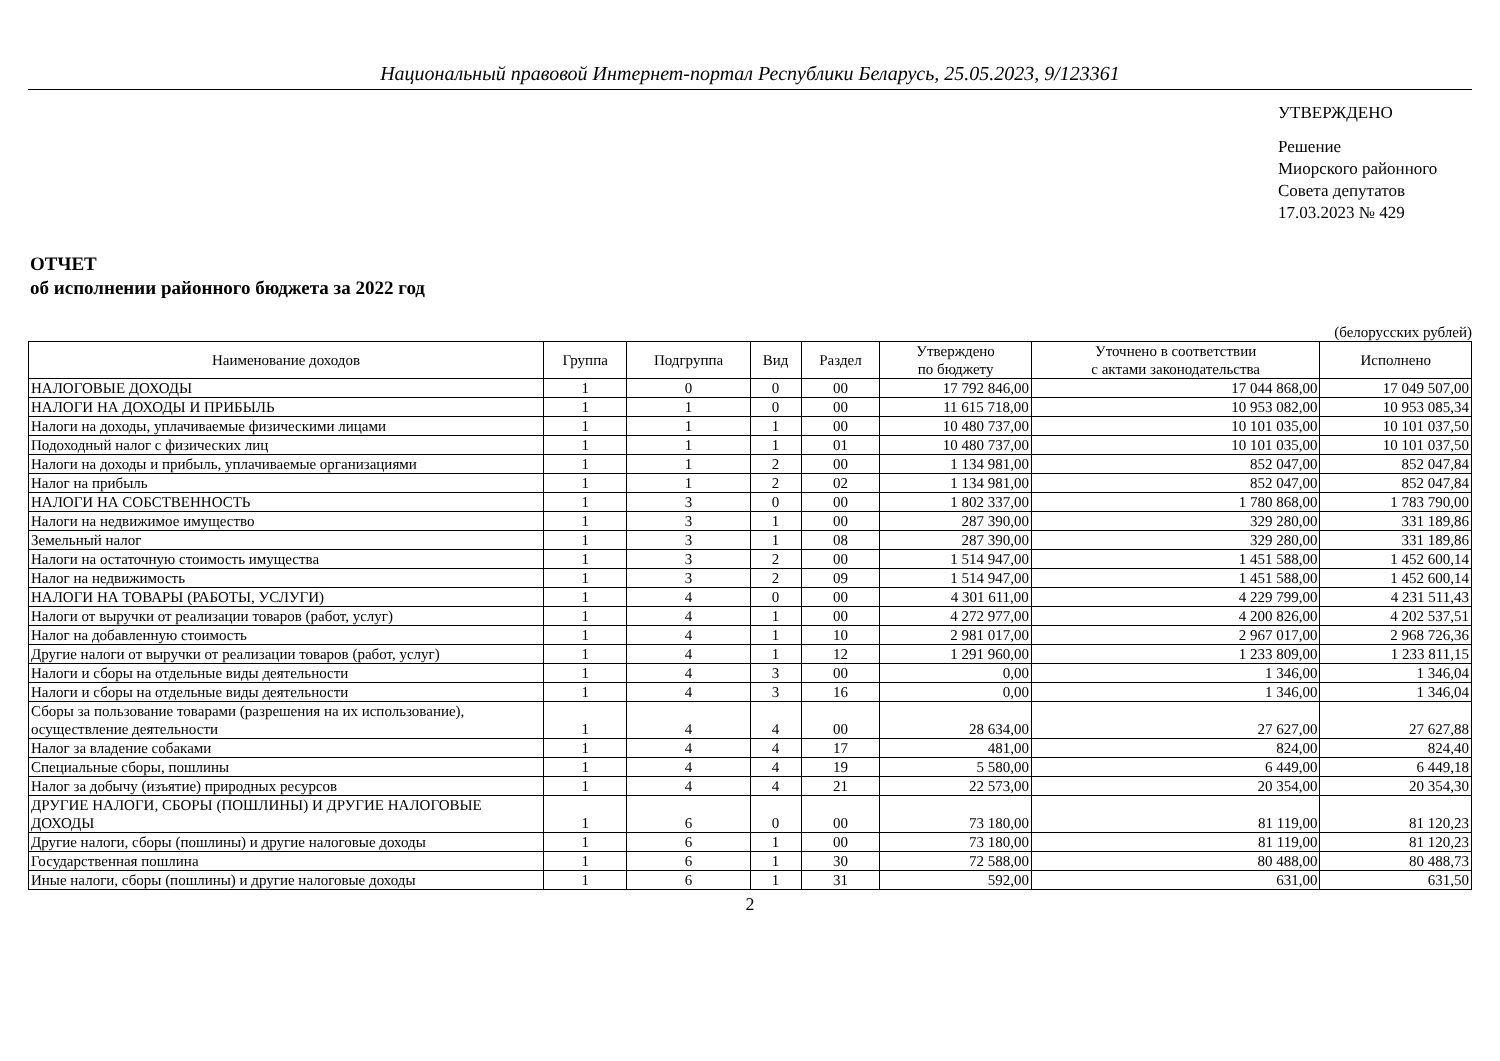Национальный правовой Интернет-портал Республики Беларусь, 25.05.2023, 9/123361
УТВЕРЖДЕНО
Решение
Миорского районного
Совета депутатов
17.03.2023 № 429
ОТЧЕТ
об исполнении районного бюджета за 2022 год
(белорусских рублей)
| Наименование доходов | Группа | Подгруппа | Вид | Раздел | Утверждено по бюджету | Уточнено в соответствии с актами законодательства | Исполнено |
| --- | --- | --- | --- | --- | --- | --- | --- |
| НАЛОГОВЫЕ ДОХОДЫ | 1 | 0 | 0 | 00 | 17 792 846,00 | 17 044 868,00 | 17 049 507,00 |
| НАЛОГИ НА ДОХОДЫ И ПРИБЫЛЬ | 1 | 1 | 0 | 00 | 11 615 718,00 | 10 953 082,00 | 10 953 085,34 |
| Налоги на доходы, уплачиваемые физическими лицами | 1 | 1 | 1 | 00 | 10 480 737,00 | 10 101 035,00 | 10 101 037,50 |
| Подоходный налог с физических лиц | 1 | 1 | 1 | 01 | 10 480 737,00 | 10 101 035,00 | 10 101 037,50 |
| Налоги на доходы и прибыль, уплачиваемые организациями | 1 | 1 | 2 | 00 | 1 134 981,00 | 852 047,00 | 852 047,84 |
| Налог на прибыль | 1 | 1 | 2 | 02 | 1 134 981,00 | 852 047,00 | 852 047,84 |
| НАЛОГИ НА СОБСТВЕННОСТЬ | 1 | 3 | 0 | 00 | 1 802 337,00 | 1 780 868,00 | 1 783 790,00 |
| Налоги на недвижимое имущество | 1 | 3 | 1 | 00 | 287 390,00 | 329 280,00 | 331 189,86 |
| Земельный налог | 1 | 3 | 1 | 08 | 287 390,00 | 329 280,00 | 331 189,86 |
| Налоги на остаточную стоимость имущества | 1 | 3 | 2 | 00 | 1 514 947,00 | 1 451 588,00 | 1 452 600,14 |
| Налог на недвижимость | 1 | 3 | 2 | 09 | 1 514 947,00 | 1 451 588,00 | 1 452 600,14 |
| НАЛОГИ НА ТОВАРЫ (РАБОТЫ, УСЛУГИ) | 1 | 4 | 0 | 00 | 4 301 611,00 | 4 229 799,00 | 4 231 511,43 |
| Налоги от выручки от реализации товаров (работ, услуг) | 1 | 4 | 1 | 00 | 4 272 977,00 | 4 200 826,00 | 4 202 537,51 |
| Налог на добавленную стоимость | 1 | 4 | 1 | 10 | 2 981 017,00 | 2 967 017,00 | 2 968 726,36 |
| Другие налоги от выручки от реализации товаров (работ, услуг) | 1 | 4 | 1 | 12 | 1 291 960,00 | 1 233 809,00 | 1 233 811,15 |
| Налоги и сборы на отдельные виды деятельности | 1 | 4 | 3 | 00 | 0,00 | 1 346,00 | 1 346,04 |
| Налоги и сборы на отдельные виды деятельности | 1 | 4 | 3 | 16 | 0,00 | 1 346,00 | 1 346,04 |
| Сборы за пользование товарами (разрешения на их использование), осуществление деятельности | 1 | 4 | 4 | 00 | 28 634,00 | 27 627,00 | 27 627,88 |
| Налог за владение собаками | 1 | 4 | 4 | 17 | 481,00 | 824,00 | 824,40 |
| Специальные сборы, пошлины | 1 | 4 | 4 | 19 | 5 580,00 | 6 449,00 | 6 449,18 |
| Налог за добычу (изъятие) природных ресурсов | 1 | 4 | 4 | 21 | 22 573,00 | 20 354,00 | 20 354,30 |
| ДРУГИЕ НАЛОГИ, СБОРЫ (ПОШЛИНЫ) И ДРУГИЕ НАЛОГОВЫЕ ДОХОДЫ | 1 | 6 | 0 | 00 | 73 180,00 | 81 119,00 | 81 120,23 |
| Другие налоги, сборы (пошлины) и другие налоговые доходы | 1 | 6 | 1 | 00 | 73 180,00 | 81 119,00 | 81 120,23 |
| Государственная пошлина | 1 | 6 | 1 | 30 | 72 588,00 | 80 488,00 | 80 488,73 |
| Иные налоги, сборы (пошлины) и другие налоговые доходы | 1 | 6 | 1 | 31 | 592,00 | 631,00 | 631,50 |
2